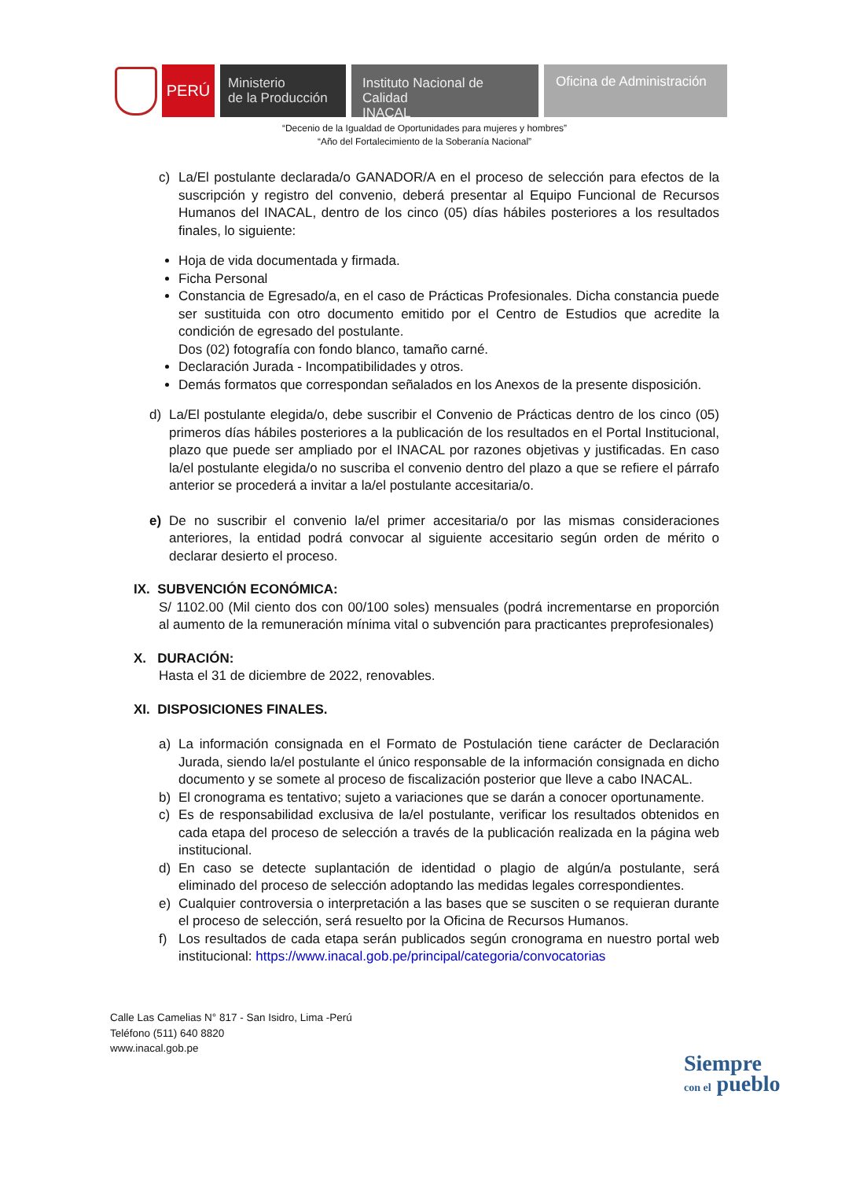PERÚ
Ministerio
de la Producción
Instituto Nacional de Calidad
INACAL
Oficina de Administración
“Decenio de la Igualdad de Oportunidades para mujeres y hombres”
“Año del Fortalecimiento de la Soberanía Nacional”
c) La/El postulante declarada/o GANADOR/A en el proceso de selección para efectos de la suscripción y registro del convenio, deberá presentar al Equipo Funcional de Recursos Humanos del INACAL, dentro de los cinco (05) días hábiles posteriores a los resultados finales, lo siguiente:
Hoja de vida documentada y firmada.
Ficha Personal
Constancia de Egresado/a, en el caso de Prácticas Profesionales. Dicha constancia puede ser sustituida con otro documento emitido por el Centro de Estudios que acredite la condición de egresado del postulante.
Dos (02) fotografía con fondo blanco, tamaño carné.
Declaración Jurada - Incompatibilidades y otros.
Demás formatos que correspondan señalados en los Anexos de la presente disposición.
d) La/El postulante elegida/o, debe suscribir el Convenio de Prácticas dentro de los cinco (05) primeros días hábiles posteriores a la publicación de los resultados en el Portal Institucional, plazo que puede ser ampliado por el INACAL por razones objetivas y justificadas. En caso la/el postulante elegida/o no suscriba el convenio dentro del plazo a que se refiere el párrafo anterior se procederá a invitar a la/el postulante accesitaria/o.
e) De no suscribir el convenio la/el primer accesitaria/o por las mismas consideraciones anteriores, la entidad podrá convocar al siguiente accesitario según orden de mérito o declarar desierto el proceso.
IX. SUBVENCIÓN ECONÓMICA:
S/ 1102.00 (Mil ciento dos con 00/100 soles) mensuales (podrá incrementarse en proporción al aumento de la remuneración mínima vital o subvención para practicantes preprofesionales)
X. DURACIÓN:
Hasta el 31 de diciembre de 2022, renovables.
XI. DISPOSICIONES FINALES.
a) La información consignada en el Formato de Postulación tiene carácter de Declaración Jurada, siendo la/el postulante el único responsable de la información consignada en dicho documento y se somete al proceso de fiscalización posterior que lleve a cabo INACAL.
b) El cronograma es tentativo; sujeto a variaciones que se darán a conocer oportunamente.
c) Es de responsabilidad exclusiva de la/el postulante, verificar los resultados obtenidos en cada etapa del proceso de selección a través de la publicación realizada en la página web institucional.
d) En caso se detecte suplantación de identidad o plagio de algún/a postulante, será eliminado del proceso de selección adoptando las medidas legales correspondientes.
e) Cualquier controversia o interpretación a las bases que se susciten o se requieran durante el proceso de selección, será resuelto por la Oficina de Recursos Humanos.
f) Los resultados de cada etapa serán publicados según cronograma en nuestro portal web institucional: https://www.inacal.gob.pe/principal/categoria/convocatorias
Calle Las Camelias N° 817 - San Isidro, Lima -Perú
Teléfono (511) 640 8820
www.inacal.gob.pe
Siempre
con el pueblo